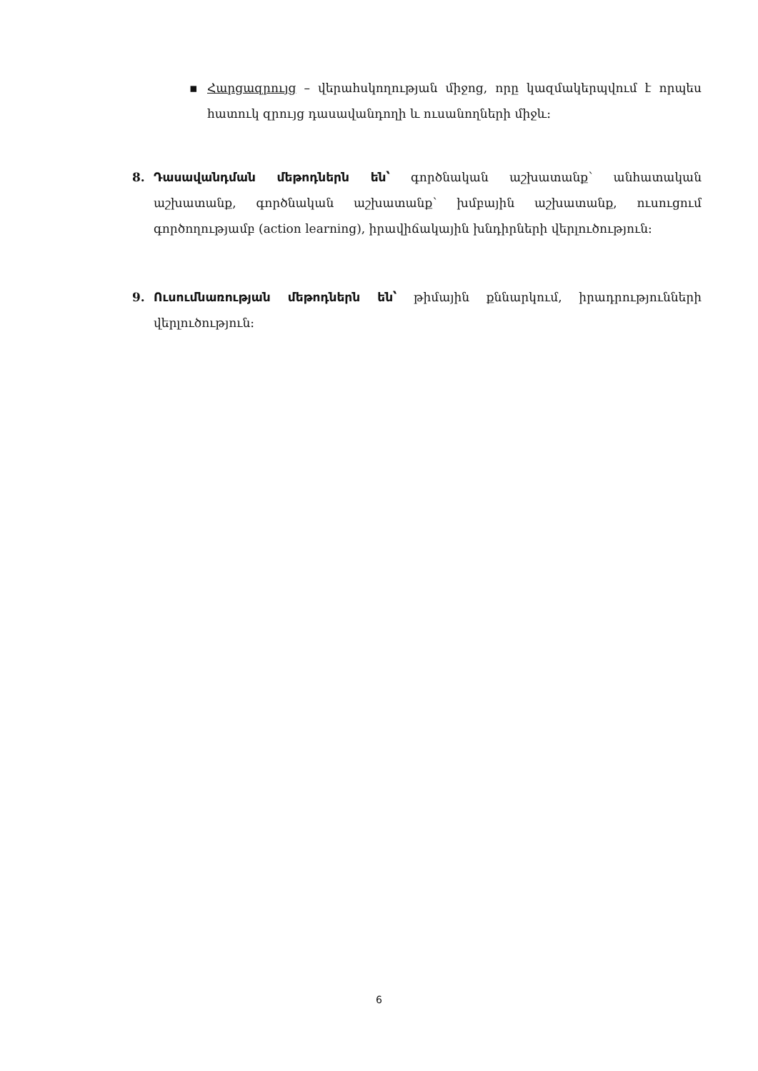▪ Հարցազրույց – վերահսկողության միջոց, որը կազմակերպվում է որպես հատուկ զրույց դասավանդողի և ուսանողների միջև:
8. Դասավանդման մեթոդներն են՝ գործնական աշխատանք՝ անհատական աշխատանք, գործնական աշխատանք՝ խմբային աշխատանք, ուսուցում գործողությամբ (action learning), իրավիճակային խնդիրների վերլուծություն:
9. Ուսումնառության մեթոդներն են՝ թիմային քննարկում, իրադրությունների վերլուծություն:
6